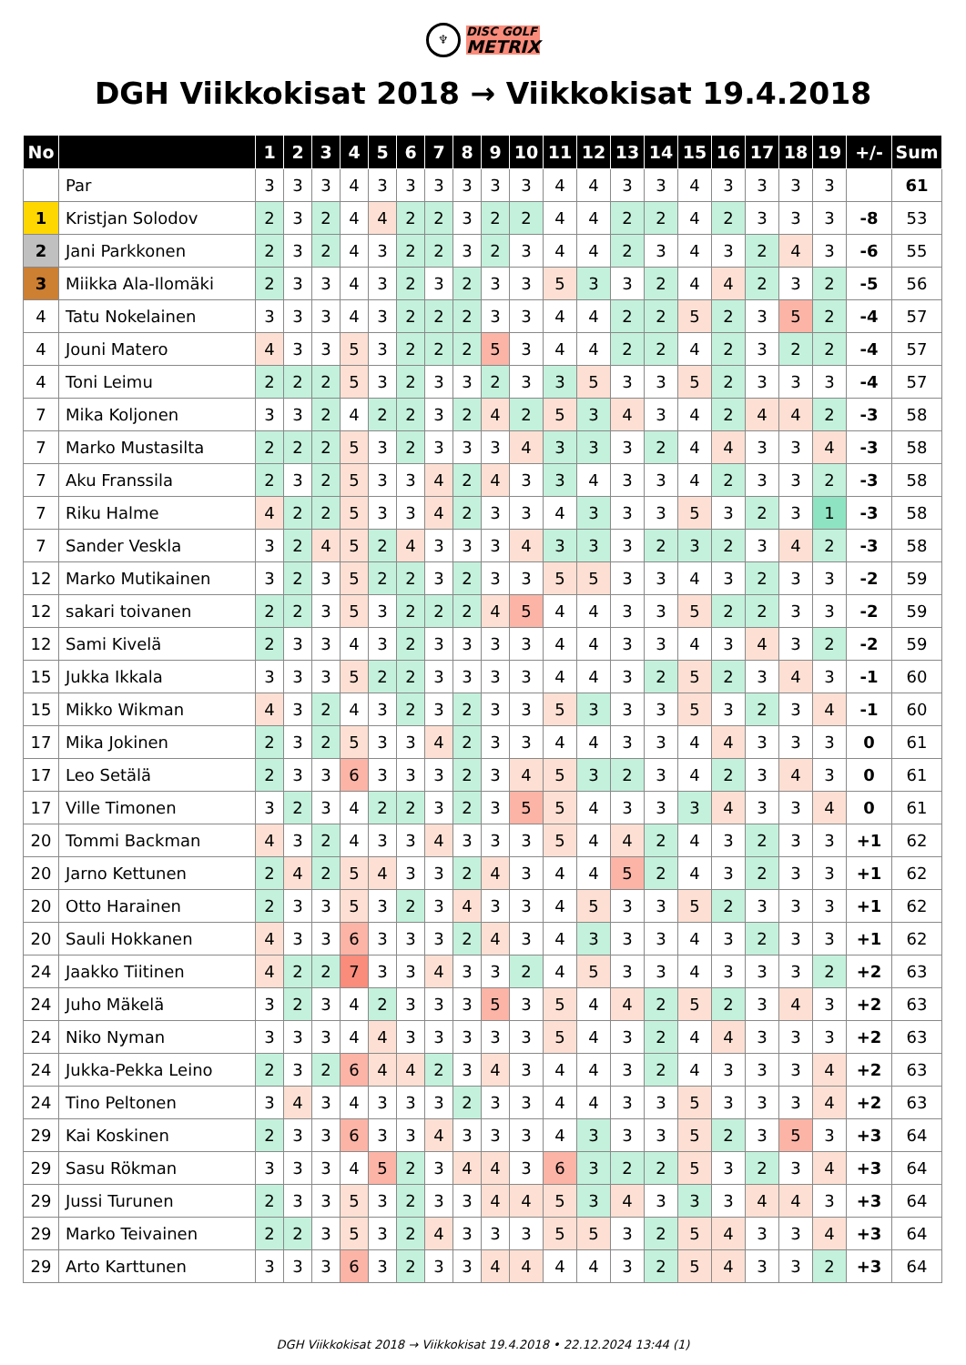♆ DISC GOLF METRIX
DGH Viikkokisat 2018 → Viikkokisat 19.4.2018
| No | | 1 | 2 | 3 | 4 | 5 | 6 | 7 | 8 | 9 | 10 | 11 | 12 | 13 | 14 | 15 | 16 | 17 | 18 | 19 | +/- | Sum |
| --- | --- | --- | --- | --- | --- | --- | --- | --- | --- | --- | --- | --- | --- | --- | --- | --- | --- | --- | --- | --- | --- | --- |
| | Par | 3 | 3 | 3 | 4 | 3 | 3 | 3 | 3 | 3 | 3 | 4 | 4 | 3 | 3 | 4 | 3 | 3 | 3 | 3 | | 61 |
| 1 | Kristjan Solodov | 2 | 3 | 2 | 4 | 4 | 2 | 2 | 3 | 2 | 2 | 4 | 4 | 2 | 2 | 4 | 2 | 3 | 3 | 3 | -8 | 53 |
| 2 | Jani Parkkonen | 2 | 3 | 2 | 4 | 3 | 2 | 2 | 3 | 2 | 3 | 4 | 4 | 2 | 3 | 4 | 3 | 2 | 4 | 3 | -6 | 55 |
| 3 | Miikka Ala-Ilomäki | 2 | 3 | 3 | 4 | 3 | 2 | 3 | 2 | 3 | 3 | 5 | 3 | 3 | 2 | 4 | 4 | 2 | 3 | 2 | -5 | 56 |
| 4 | Tatu Nokelainen | 3 | 3 | 3 | 4 | 3 | 2 | 2 | 2 | 3 | 3 | 4 | 4 | 2 | 2 | 5 | 2 | 3 | 5 | 2 | -4 | 57 |
| 4 | Jouni Matero | 4 | 3 | 3 | 5 | 3 | 2 | 2 | 2 | 5 | 3 | 4 | 4 | 2 | 2 | 4 | 2 | 3 | 2 | 2 | -4 | 57 |
| 4 | Toni Leimu | 2 | 2 | 2 | 5 | 3 | 2 | 3 | 3 | 2 | 3 | 3 | 5 | 3 | 3 | 5 | 2 | 3 | 3 | 3 | -4 | 57 |
| 7 | Mika Koljonen | 3 | 3 | 2 | 4 | 2 | 2 | 3 | 2 | 4 | 2 | 5 | 3 | 4 | 3 | 4 | 2 | 4 | 4 | 2 | -3 | 58 |
| 7 | Marko Mustasilta | 2 | 2 | 2 | 5 | 3 | 2 | 3 | 3 | 3 | 4 | 3 | 3 | 3 | 2 | 4 | 4 | 3 | 3 | 4 | -3 | 58 |
| 7 | Aku Franssila | 2 | 3 | 2 | 5 | 3 | 3 | 4 | 2 | 4 | 3 | 3 | 4 | 3 | 3 | 4 | 2 | 3 | 3 | 2 | -3 | 58 |
| 7 | Riku Halme | 4 | 2 | 2 | 5 | 3 | 3 | 4 | 2 | 3 | 3 | 4 | 3 | 3 | 3 | 5 | 3 | 2 | 3 | 1 | -3 | 58 |
| 7 | Sander Veskla | 3 | 2 | 4 | 5 | 2 | 4 | 3 | 3 | 3 | 4 | 3 | 3 | 3 | 2 | 3 | 2 | 3 | 4 | 2 | -3 | 58 |
| 12 | Marko Mutikainen | 3 | 2 | 3 | 5 | 2 | 2 | 3 | 2 | 3 | 3 | 5 | 5 | 3 | 3 | 4 | 3 | 2 | 3 | 3 | -2 | 59 |
| 12 | sakari toivanen | 2 | 2 | 3 | 5 | 3 | 2 | 2 | 2 | 4 | 5 | 4 | 4 | 3 | 3 | 5 | 2 | 2 | 3 | 3 | -2 | 59 |
| 12 | Sami Kivelä | 2 | 3 | 3 | 4 | 3 | 2 | 3 | 3 | 3 | 3 | 4 | 4 | 3 | 3 | 4 | 3 | 4 | 3 | 2 | -2 | 59 |
| 15 | Jukka Ikkala | 3 | 3 | 3 | 5 | 2 | 2 | 3 | 3 | 3 | 3 | 4 | 4 | 3 | 2 | 5 | 2 | 3 | 4 | 3 | -1 | 60 |
| 15 | Mikko Wikman | 4 | 3 | 2 | 4 | 3 | 2 | 3 | 2 | 3 | 3 | 5 | 3 | 3 | 3 | 5 | 3 | 2 | 3 | 4 | -1 | 60 |
| 17 | Mika Jokinen | 2 | 3 | 2 | 5 | 3 | 3 | 4 | 2 | 3 | 3 | 4 | 4 | 3 | 3 | 4 | 4 | 3 | 3 | 3 | 0 | 61 |
| 17 | Leo Setälä | 2 | 3 | 3 | 6 | 3 | 3 | 3 | 2 | 3 | 4 | 5 | 3 | 2 | 3 | 4 | 2 | 3 | 4 | 3 | 0 | 61 |
| 17 | Ville Timonen | 3 | 2 | 3 | 4 | 2 | 2 | 3 | 2 | 3 | 5 | 5 | 4 | 3 | 3 | 3 | 4 | 3 | 3 | 4 | 0 | 61 |
| 20 | Tommi Backman | 4 | 3 | 2 | 4 | 3 | 3 | 4 | 3 | 3 | 3 | 5 | 4 | 4 | 2 | 4 | 3 | 2 | 3 | 3 | +1 | 62 |
| 20 | Jarno Kettunen | 2 | 4 | 2 | 5 | 4 | 3 | 3 | 2 | 4 | 3 | 4 | 4 | 5 | 2 | 4 | 3 | 2 | 3 | 3 | +1 | 62 |
| 20 | Otto Harainen | 2 | 3 | 3 | 5 | 3 | 2 | 3 | 4 | 3 | 3 | 4 | 5 | 3 | 3 | 5 | 2 | 3 | 3 | 3 | +1 | 62 |
| 20 | Sauli Hokkanen | 4 | 3 | 3 | 6 | 3 | 3 | 3 | 2 | 4 | 3 | 4 | 3 | 3 | 3 | 4 | 3 | 2 | 3 | 3 | +1 | 62 |
| 24 | Jaakko Tiitinen | 4 | 2 | 2 | 7 | 3 | 3 | 4 | 3 | 3 | 2 | 4 | 5 | 3 | 3 | 4 | 3 | 3 | 3 | 2 | +2 | 63 |
| 24 | Juho Mäkelä | 3 | 2 | 3 | 4 | 2 | 3 | 3 | 3 | 5 | 3 | 5 | 4 | 4 | 2 | 5 | 2 | 3 | 4 | 3 | +2 | 63 |
| 24 | Niko Nyman | 3 | 3 | 3 | 4 | 4 | 3 | 3 | 3 | 3 | 3 | 5 | 4 | 3 | 2 | 4 | 4 | 3 | 3 | 3 | +2 | 63 |
| 24 | Jukka-Pekka Leino | 2 | 3 | 2 | 6 | 4 | 4 | 2 | 3 | 4 | 3 | 4 | 4 | 3 | 2 | 4 | 3 | 3 | 3 | 4 | +2 | 63 |
| 24 | Tino Peltonen | 3 | 4 | 3 | 4 | 3 | 3 | 3 | 2 | 3 | 3 | 4 | 4 | 3 | 3 | 5 | 3 | 3 | 3 | 4 | +2 | 63 |
| 29 | Kai Koskinen | 2 | 3 | 3 | 6 | 3 | 3 | 4 | 3 | 3 | 3 | 4 | 3 | 3 | 3 | 5 | 2 | 3 | 5 | 3 | +3 | 64 |
| 29 | Sasu Rökman | 3 | 3 | 3 | 4 | 5 | 2 | 3 | 4 | 4 | 3 | 6 | 3 | 2 | 2 | 5 | 3 | 2 | 3 | 4 | +3 | 64 |
| 29 | Jussi Turunen | 2 | 3 | 3 | 5 | 3 | 2 | 3 | 3 | 4 | 4 | 5 | 3 | 4 | 3 | 3 | 3 | 4 | 4 | 3 | +3 | 64 |
| 29 | Marko Teivainen | 2 | 2 | 3 | 5 | 3 | 2 | 4 | 3 | 3 | 3 | 5 | 5 | 3 | 2 | 5 | 4 | 3 | 3 | 4 | +3 | 64 |
| 29 | Arto Karttunen | 3 | 3 | 3 | 6 | 3 | 2 | 3 | 3 | 4 | 4 | 4 | 4 | 3 | 2 | 5 | 4 | 3 | 3 | 2 | +3 | 64 |
DGH Viikkokisat 2018 → Viikkokisat 19.4.2018 • 22.12.2024 13:44 (1)